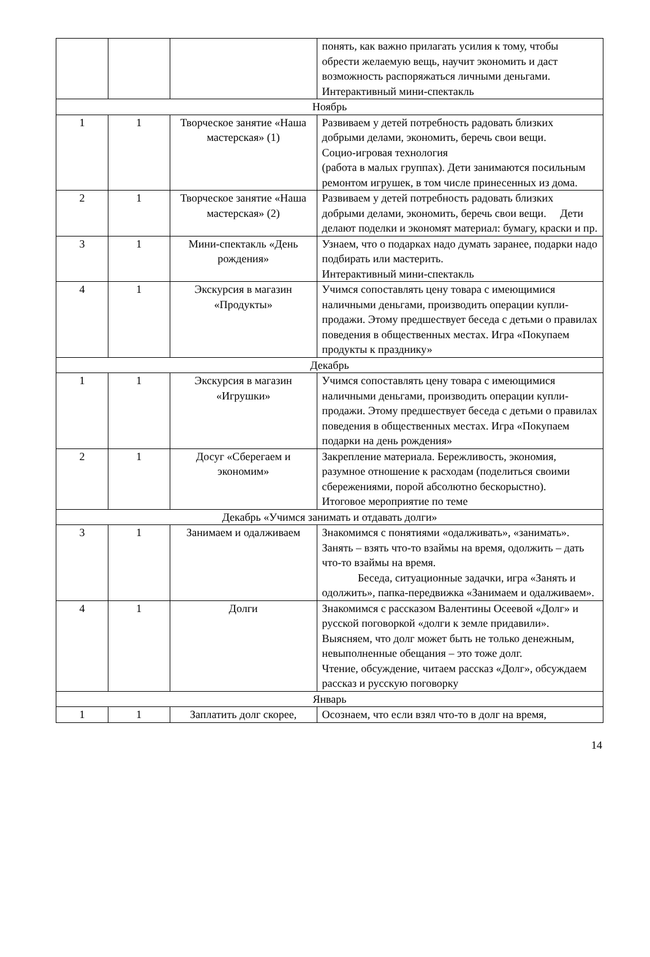| | | | понять, как важно прилагать усилия к тому, чтобы обрести желаемую вещь, научит экономить и даст возможность распоряжаться личными деньгами. Интерактивный мини-спектакль |
| Ноябрь | | | |
| 1 | 1 | Творческое занятие «Наша мастерская» (1) | Развиваем у детей потребность радовать близких добрыми делами, экономить, беречь свои вещи. Социо-игровая технология (работа в малых группах). Дети занимаются посильным ремонтом игрушек, в том числе принесенных из дома. |
| 2 | 1 | Творческое занятие «Наша мастерская» (2) | Развиваем у детей потребность радовать близких добрыми делами, экономить, беречь свои вещи. Дети делают поделки и экономят материал: бумагу, краски и пр. |
| 3 | 1 | Мини-спектакль «День рождения» | Узнаем, что о подарках надо думать заранее, подарки надо подбирать или мастерить. Интерактивный мини-спектакль |
| 4 | 1 | Экскурсия в магазин «Продукты» | Учимся сопоставлять цену товара с имеющимися наличными деньгами, производить операции купли-продажи. Этому предшествует беседа с детьми о правилах поведения в общественных местах. Игра «Покупаем продукты к празднику» |
| Декабрь | | | |
| 1 | 1 | Экскурсия в магазин «Игрушки» | Учимся сопоставлять цену товара с имеющимися наличными деньгами, производить операции купли-продажи. Этому предшествует беседа с детьми о правилах поведения в общественных местах. Игра «Покупаем подарки на день рождения» |
| 2 | 1 | Досуг «Сберегаем и экономим» | Закрепление материала. Бережливость, экономия, разумное отношение к расходам (поделиться своими сбережениями, порой абсолютно бескорыстно). Итоговое мероприятие по теме |
| Декабрь «Учимся занимать и отдавать долги» | | | |
| 3 | 1 | Занимаем и одалживаем | Знакомимся с понятиями «одалживать», «занимать». Занять – взять что-то взаймы на время, одолжить – дать что-то взаймы на время. Беседа, ситуационные задачки, игра «Занять и одолжить», папка-передвижка «Занимаем и одалживаем». |
| 4 | 1 | Долги | Знакомимся с рассказом Валентины Осеевой «Долг» и русской поговоркой «долги к земле придавили». Выясняем, что долг может быть не только денежным, невыполненные обещания – это тоже долг. Чтение, обсуждение, читаем рассказ «Долг», обсуждаем рассказ и русскую поговорку |
| Январь | | | |
| 1 | 1 | Заплатить долг скорее, | Осознаем, что если взял что-то в долг на время, |
14